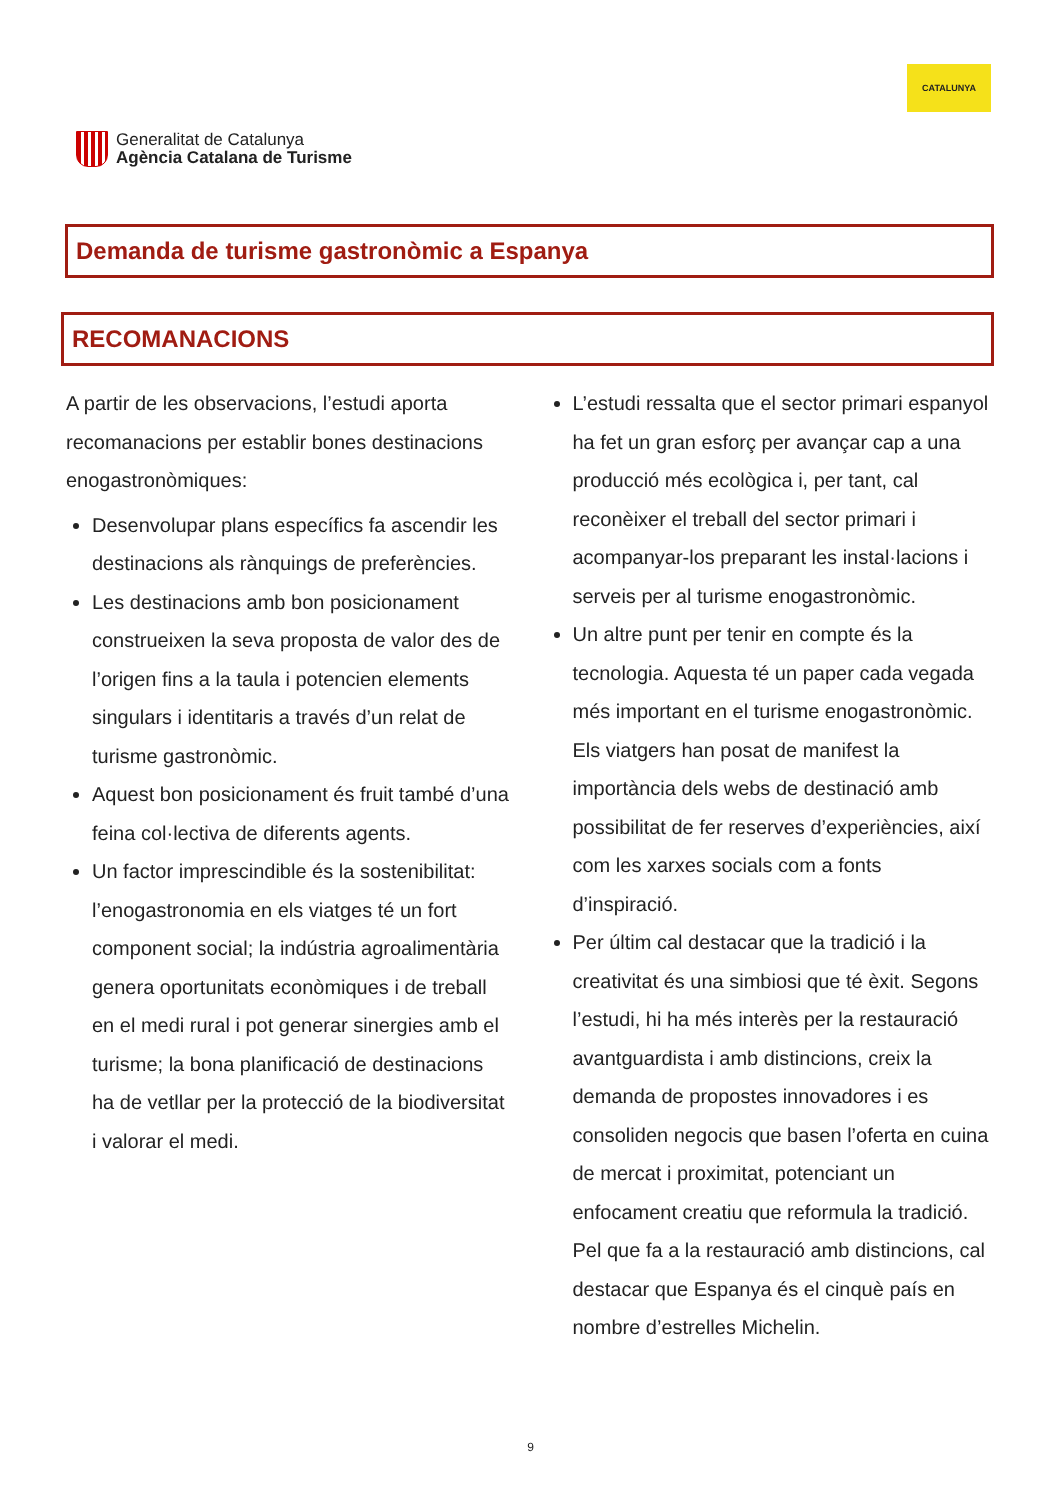Generalitat de Catalunya
Agència Catalana de Turisme
CATALUNYA
Demanda de turisme gastronòmic a Espanya
RECOMANACIONS
A partir de les observacions, l’estudi aporta recomanacions per establir bones destinacions enogastronòmiques:
Desenvolupar plans específics fa ascendir les destinacions als rànquings de preferències.
Les destinacions amb bon posicionament construeixen la seva proposta de valor des de l’origen fins a la taula i potencien elements singulars i identitaris a través d’un relat de turisme gastronòmic.
Aquest bon posicionament és fruit també d’una feina col·lectiva de diferents agents.
Un factor imprescindible és la sostenibilitat: l’enogastronomia en els viatges té un fort component social; la indústria agroalimentària genera oportunitats econòmiques i de treball en el medi rural i pot generar sinergies amb el turisme; la bona planificació de destinacions ha de vetllar per la protecció de la biodiversitat i valorar el medi.
L’estudi ressalta que el sector primari espanyol ha fet un gran esforç per avançar cap a una producció més ecològica i, per tant, cal reconèixer el treball del sector primari i acompanyar-los preparant les instal·lacions i serveis per al turisme enogastronòmic.
Un altre punt per tenir en compte és la tecnologia. Aquesta té un paper cada vegada més important en el turisme enogastronòmic. Els viatgers han posat de manifest la importància dels webs de destinació amb possibilitat de fer reserves d’experiències, així com les xarxes socials com a fonts d’inspiració.
Per últim cal destacar que la tradició i la creativitat és una simbiosi que té èxit. Segons l’estudi, hi ha més interès per la restauració avantguardista i amb distincions, creix la demanda de propostes innovadores i es consoliden negocis que basen l’oferta en cuina de mercat i proximitat, potenciant un enfocament creatiu que reformula la tradició. Pel que fa a la restauració amb distincions, cal destacar que Espanya és el cinquè país en nombre d’estrelles Michelin.
9